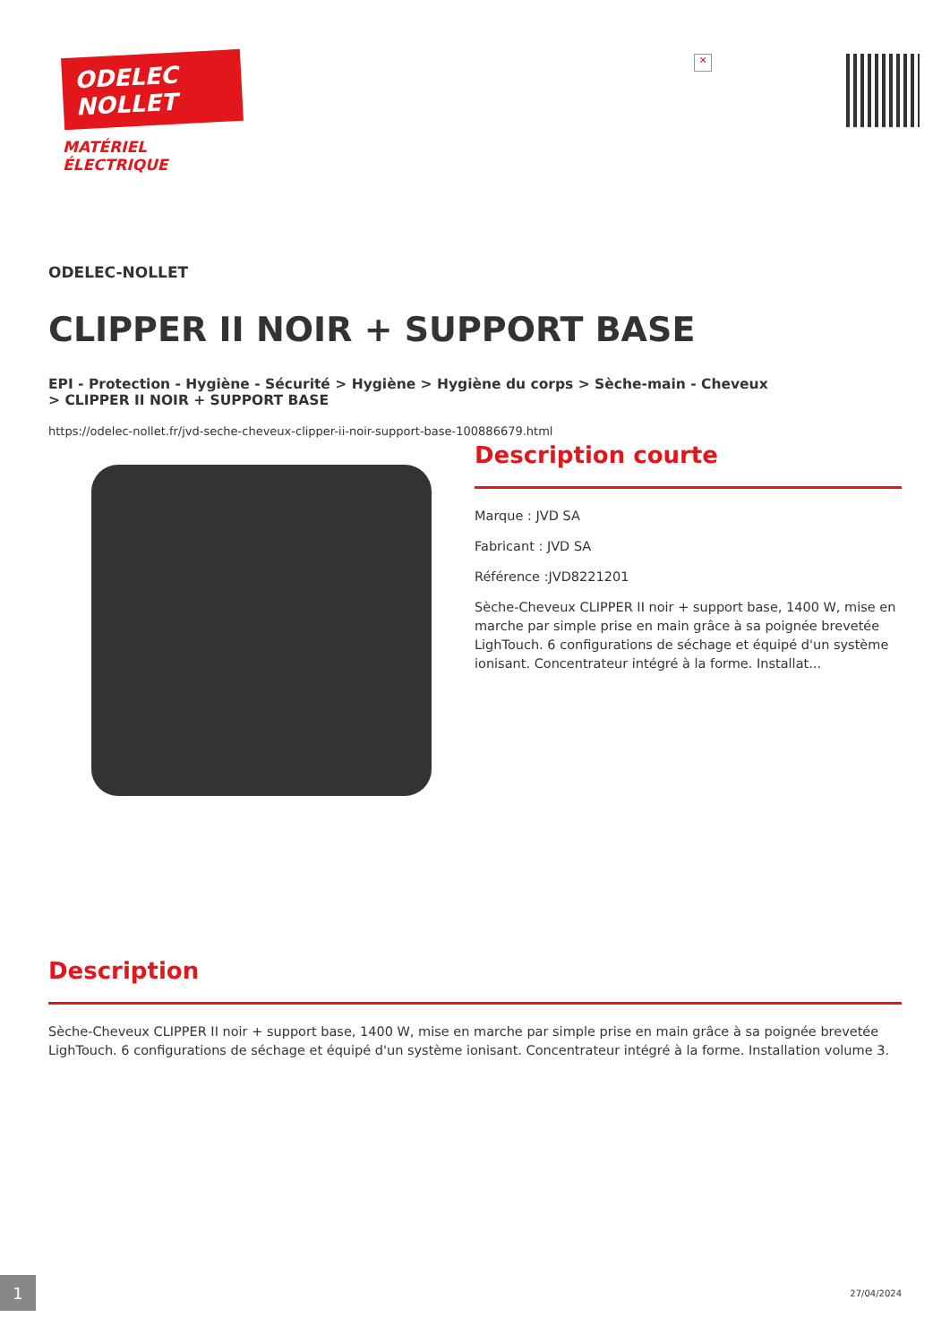ODELEC
NOLLET
MATÉRIEL
ÉLECTRIQUE
✕
ODELEC-NOLLET
CLIPPER II NOIR + SUPPORT BASE
EPI - Protection - Hygiène - Sécurité > Hygiène > Hygiène du corps > Sèche-main - Cheveux
> CLIPPER II NOIR + SUPPORT BASE
https://odelec-nollet.fr/jvd-seche-cheveux-clipper-ii-noir-support-base-100886679.html
Description courte
Marque : JVD SA
Fabricant : JVD SA
Référence :JVD8221201
Sèche-Cheveux CLIPPER II noir + support base, 1400 W, mise en marche par simple prise en main grâce à sa poignée brevetée LighTouch. 6 configurations de séchage et équipé d'un système ionisant. Concentrateur intégré à la forme. Installat...
Description
Sèche-Cheveux CLIPPER II noir + support base, 1400 W, mise en marche par simple prise en main grâce à sa poignée brevetée LighTouch. 6 configurations de séchage et équipé d'un système ionisant. Concentrateur intégré à la forme. Installation volume 3.
1
27/04/2024